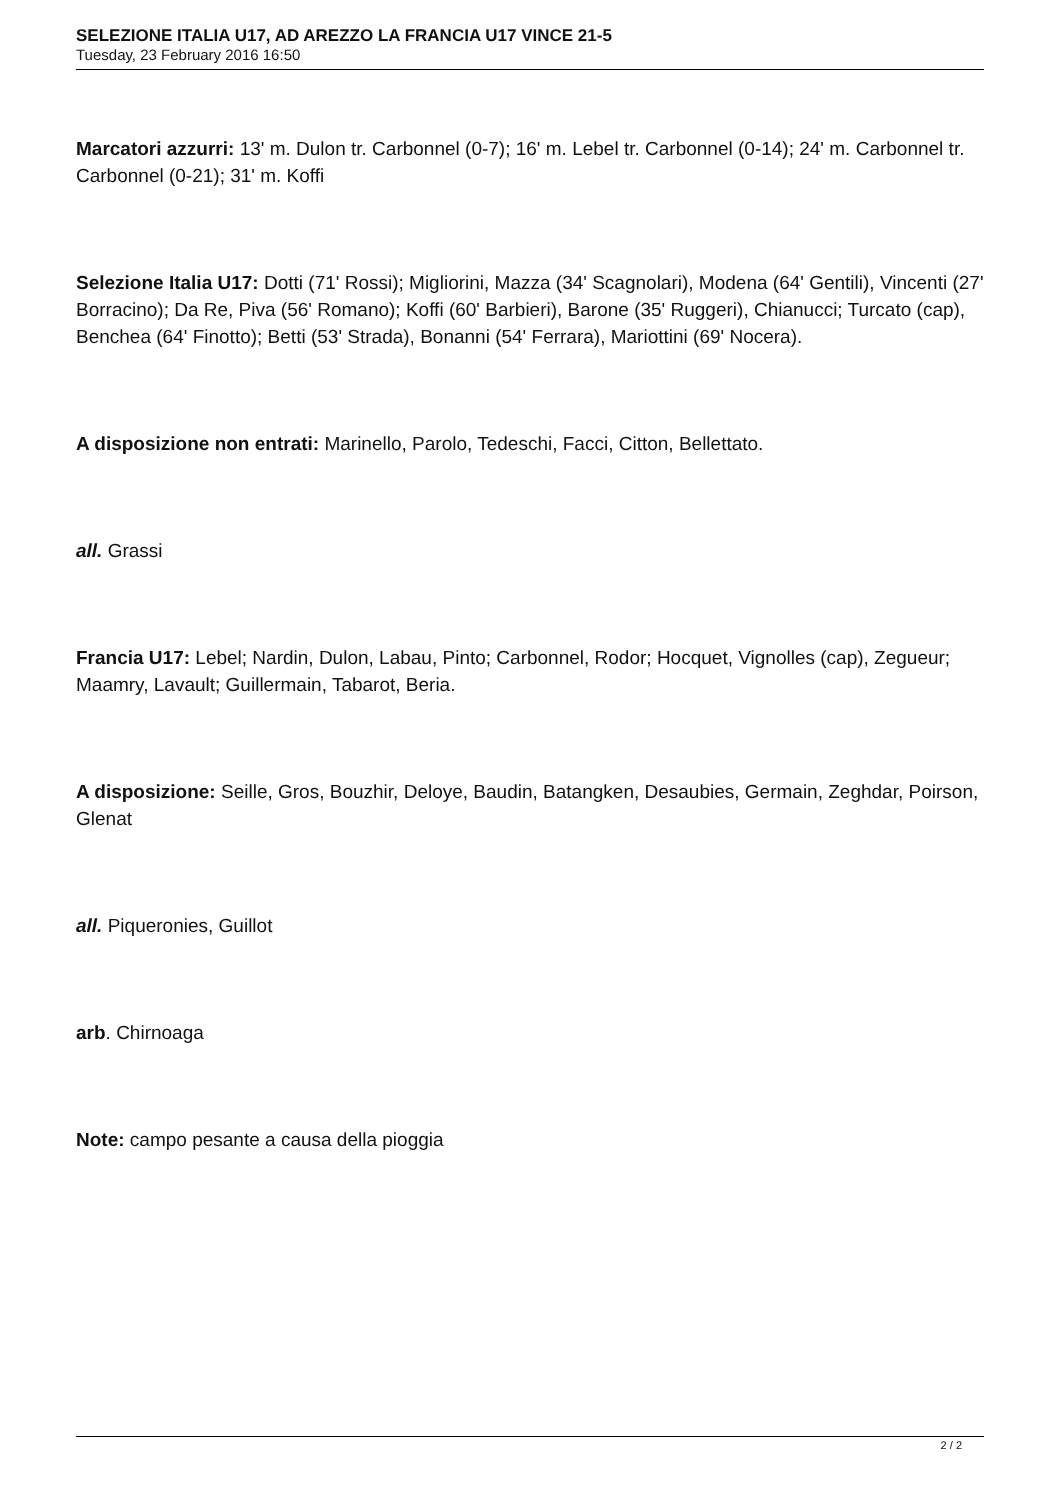SELEZIONE ITALIA U17, AD AREZZO LA FRANCIA U17 VINCE 21-5
Tuesday, 23 February 2016 16:50
Marcatori azzurri: 13' m. Dulon tr. Carbonnel (0-7); 16' m. Lebel tr. Carbonnel (0-14); 24' m. Carbonnel tr. Carbonnel (0-21); 31' m. Koffi
Selezione Italia U17: Dotti (71' Rossi); Migliorini, Mazza (34' Scagnolari), Modena (64' Gentili), Vincenti (27' Borracino); Da Re, Piva (56' Romano); Koffi (60' Barbieri), Barone (35' Ruggeri), Chianucci; Turcato (cap), Benchea (64' Finotto); Betti (53' Strada), Bonanni (54' Ferrara), Mariottini (69' Nocera).
A disposizione non entrati: Marinello, Parolo, Tedeschi, Facci, Citton, Bellettato.
all. Grassi
Francia U17: Lebel; Nardin, Dulon, Labau, Pinto; Carbonnel, Rodor; Hocquet, Vignolles (cap), Zegueur; Maamry, Lavault; Guillermain, Tabarot, Beria.
A disposizione: Seille, Gros, Bouzhir, Deloye, Baudin, Batangken, Desaubies, Germain, Zeghdar, Poirson, Glenat
all. Piqueronies, Guillot
arb. Chirnoaga
Note: campo pesante a causa della pioggia
2 / 2